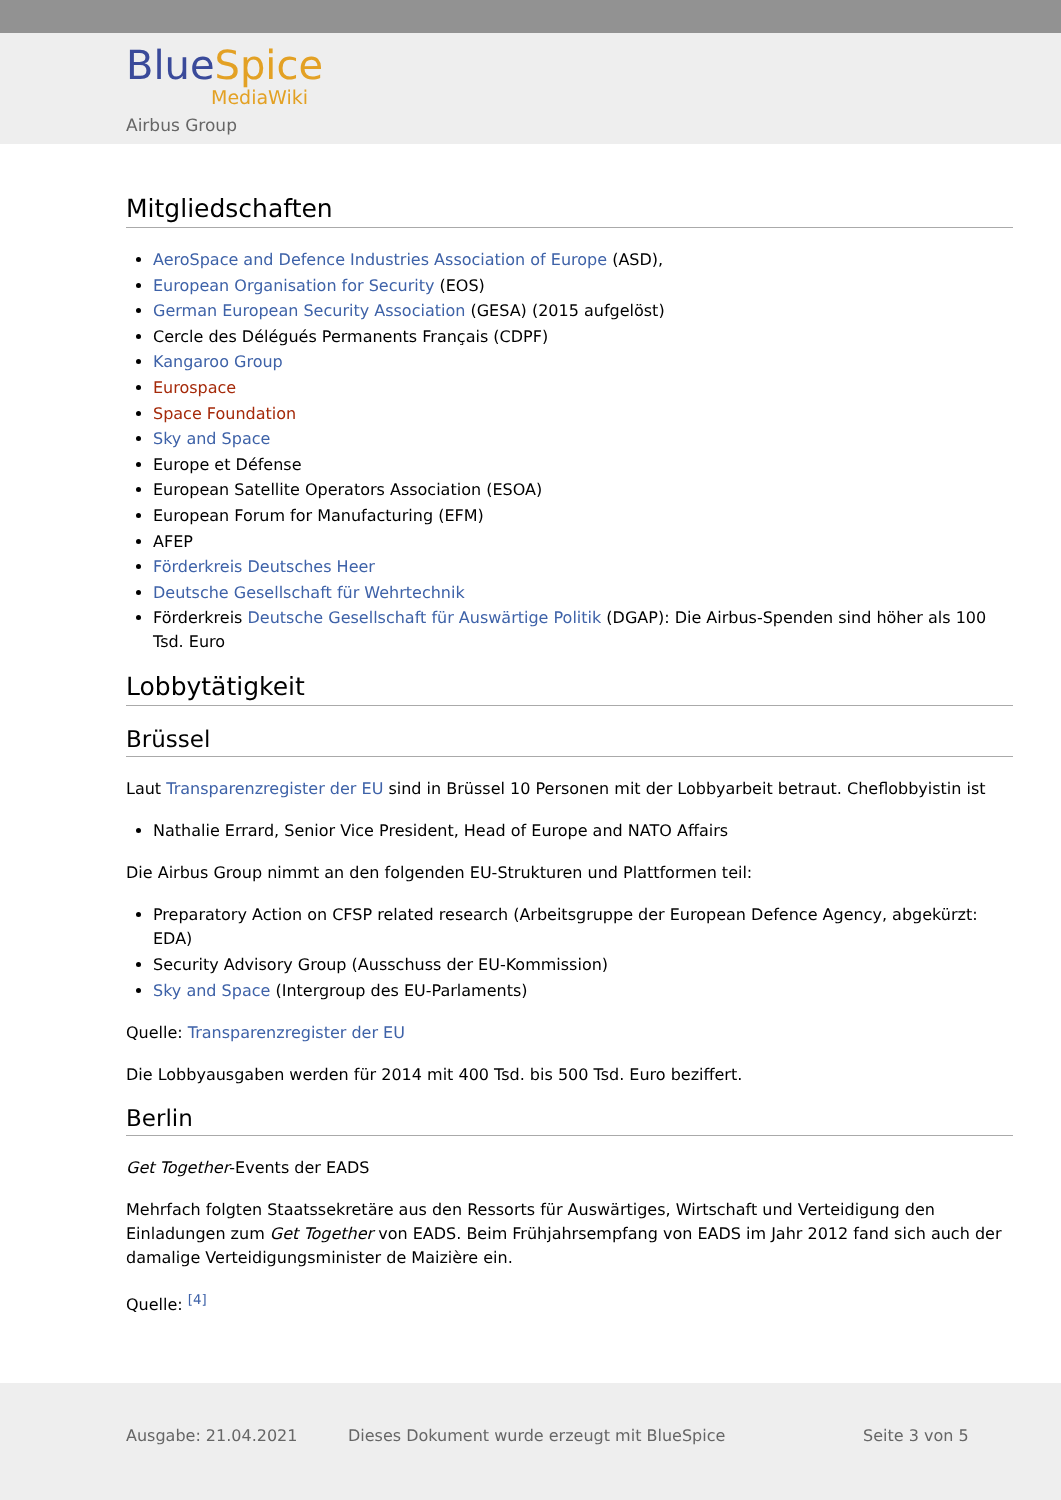BlueSpice
MediaWiki
Airbus Group
Mitgliedschaften
AeroSpace and Defence Industries Association of Europe (ASD),
European Organisation for Security (EOS)
German European Security Association (GESA) (2015 aufgelöst)
Cercle des Délégués Permanents Français (CDPF)
Kangaroo Group
Eurospace
Space Foundation
Sky and Space
Europe et Défense
European Satellite Operators Association (ESOA)
European Forum for Manufacturing (EFM)
AFEP
Förderkreis Deutsches Heer
Deutsche Gesellschaft für Wehrtechnik
Förderkreis Deutsche Gesellschaft für Auswärtige Politik (DGAP): Die Airbus-Spenden sind höher als 100 Tsd. Euro
Lobbytätigkeit
Brüssel
Laut Transparenzregister der EU sind in Brüssel 10 Personen mit der Lobbyarbeit betraut. Cheflobbyistin ist
Nathalie Errard, Senior Vice President, Head of Europe and NATO Affairs
Die Airbus Group nimmt an den folgenden EU-Strukturen und Plattformen teil:
Preparatory Action on CFSP related research (Arbeitsgruppe der European Defence Agency, abgekürzt: EDA)
Security Advisory Group (Ausschuss der EU-Kommission)
Sky and Space (Intergroup des EU-Parlaments)
Quelle: Transparenzregister der EU
Die Lobbyausgaben werden für 2014 mit 400 Tsd. bis 500 Tsd. Euro beziffert.
Berlin
Get Together-Events der EADS
Mehrfach folgten Staatssekretäre aus den Ressorts für Auswärtiges, Wirtschaft und Verteidigung den Einladungen zum Get Together von EADS. Beim Frühjahrsempfang von EADS im Jahr 2012 fand sich auch der damalige Verteidigungsminister de Maizière ein.
Quelle: <sup>[4]</sup>
Ausgabe: 21.04.2021
Dieses Dokument wurde erzeugt mit BlueSpice
Seite 3 von 5